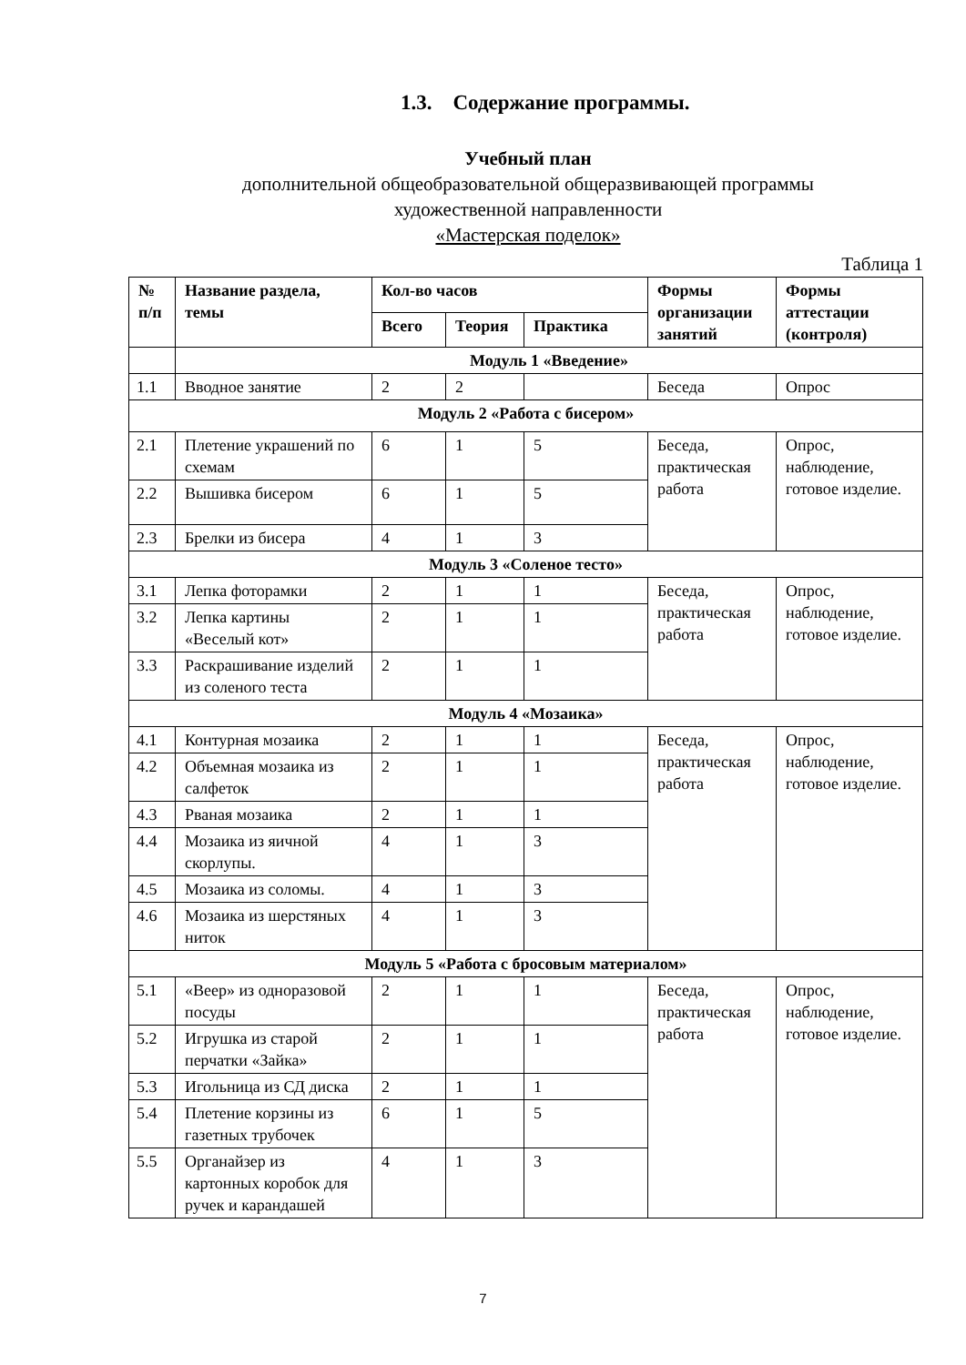1.3. Содержание программы.
Учебный план
дополнительной общеобразовательной общеразвивающей программы
художественной направленности
«Мастерская поделок»
Таблица 1
| № п/п | Название раздела, темы | Кол-во часов | | | Формы организации занятий | Формы аттестации (контроля) |
| --- | --- | --- | --- | --- | --- | --- |
| | | Всего | Теория | Практика | | |
| | Модуль 1 «Введение» | | | | | |
| 1.1 | Вводное занятие | 2 | 2 | | Беседа | Опрос |
| Модуль 2 «Работа с бисером» | | | | | | |
| 2.1 | Плетение украшений по схемам | 6 | 1 | 5 | Беседа, практическая работа | Опрос, наблюдение, готовое изделие. |
| 2.2 | Вышивка бисером | 6 | 1 | 5 | | |
| 2.3 | Брелки из бисера | 4 | 1 | 3 | | |
| Модуль 3 «Соленое тесто» | | | | | | |
| 3.1 | Лепка фоторамки | 2 | 1 | 1 | Беседа, практическая работа | Опрос, наблюдение, готовое изделие. |
| 3.2 | Лепка картины «Веселый кот» | 2 | 1 | 1 | | |
| 3.3 | Раскрашивание изделий из соленого теста | 2 | 1 | 1 | | |
| Модуль 4 «Мозаика» | | | | | | |
| 4.1 | Контурная мозаика | 2 | 1 | 1 | Беседа, практическая работа | Опрос, наблюдение, готовое изделие. |
| 4.2 | Объемная мозаика из салфеток | 2 | 1 | 1 | | |
| 4.3 | Рваная мозаика | 2 | 1 | 1 | | |
| 4.4 | Мозаика из яичной скорлупы. | 4 | 1 | 3 | | |
| 4.5 | Мозаика из соломы. | 4 | 1 | 3 | | |
| 4.6 | Мозаика из шерстяных ниток | 4 | 1 | 3 | | |
| Модуль 5 «Работа с бросовым материалом» | | | | | | |
| 5.1 | «Веер» из одноразовой посуды | 2 | 1 | 1 | Беседа, практическая работа | Опрос, наблюдение, готовое изделие. |
| 5.2 | Игрушка из старой перчатки «Зайка» | 2 | 1 | 1 | | |
| 5.3 | Игольница из СД диска | 2 | 1 | 1 | | |
| 5.4 | Плетение корзины из газетных трубочек | 6 | 1 | 5 | | |
| 5.5 | Органайзер из картонных коробок для ручек и карандашей | 4 | 1 | 3 | | |
7